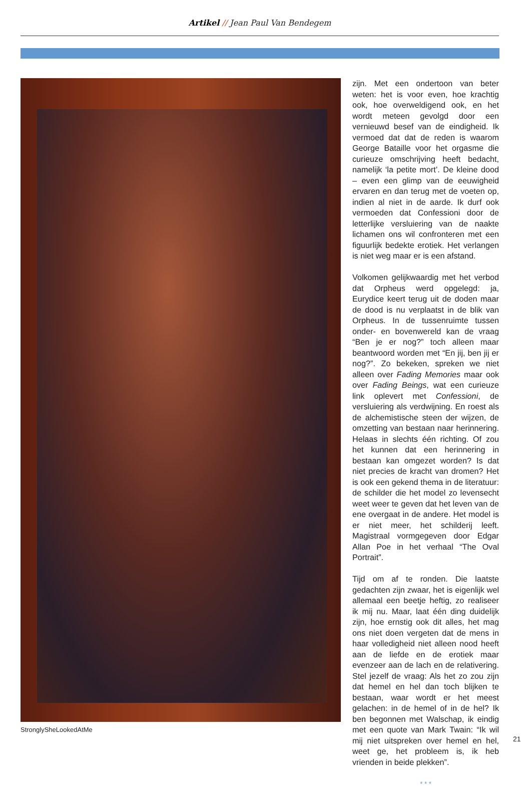Artikel // Jean Paul Van Bendegem
StronglySheLookedAtMe
zijn. Met een ondertoon van beter weten: het is voor even, hoe krachtig ook, hoe overweldigend ook, en het wordt meteen gevolgd door een vernieuwd besef van de eindigheid. Ik vermoed dat dat de reden is waarom George Bataille voor het orgasme die curieuze omschrijving heeft bedacht, namelijk ‘la petite mort’. De kleine dood – even een glimp van de eeuwigheid ervaren en dan terug met de voeten op, indien al niet in de aarde. Ik durf ook vermoeden dat Confessioni door de letterlijke ver­sluiering van de naakte lichamen ons wil confronteren met een figuurlijk bedekte erotiek. Het verlangen is niet weg maar er is een afstand.
Volkomen gelijkwaardig met het verbod dat Orpheus werd opgelegd: ja, Eurydice keert terug uit de doden maar de dood is nu verplaatst in de blik van Orpheus. In de tussenruimte tussen onder- en bovenwe­reld kan de vraag “Ben je er nog?” toch alleen maar beantwoord worden met “En jij, ben jij er nog?”. Zo bekeken, spreken we niet alleen over Fading Memories maar ook over Fading Beings, wat een curieuze link oplevert met Confessioni, de versluie­ring als verdwijning. En roest als de alche­mistische steen der wijzen, de omzetting van bestaan naar herinnering. Helaas in slechts één richting. Of zou het kunnen dat een herinnering in bestaan kan omgezet worden? Is dat niet precies de kracht van dromen? Het is ook een gekend thema in de literatuur: de schilder die het model zo levensecht weet weer te geven dat het leven van de ene overgaat in de andere. Het model is er niet meer, het schilderij leeft. Magistraal vormgegeven door Edgar Allan Poe in het verhaal “The Oval Portrait”.
Tijd om af te ronden. Die laatste gedachten zijn zwaar, het is eigenlijk wel allemaal een beetje heftig, zo realiseer ik mij nu. Maar, laat één ding duidelijk zijn, hoe ernstig ook dit alles, het mag ons niet doen vergeten dat de mens in haar volledigheid niet alleen nood heeft aan de liefde en de erotiek maar evenzeer aan de lach en de relativering. Stel jezelf de vraag: Als het zo zou zijn dat hemel en hel dan toch blijken te bestaan, waar wordt er het meest gelachen: in de hemel of in de hel? Ik ben begonnen met Walschap, ik eindig met een quote van Mark Twain: “Ik wil mij niet uitspreken over hemel en hel, weet ge, het probleem is, ik heb vrienden in beide plekken”.
* * *
21